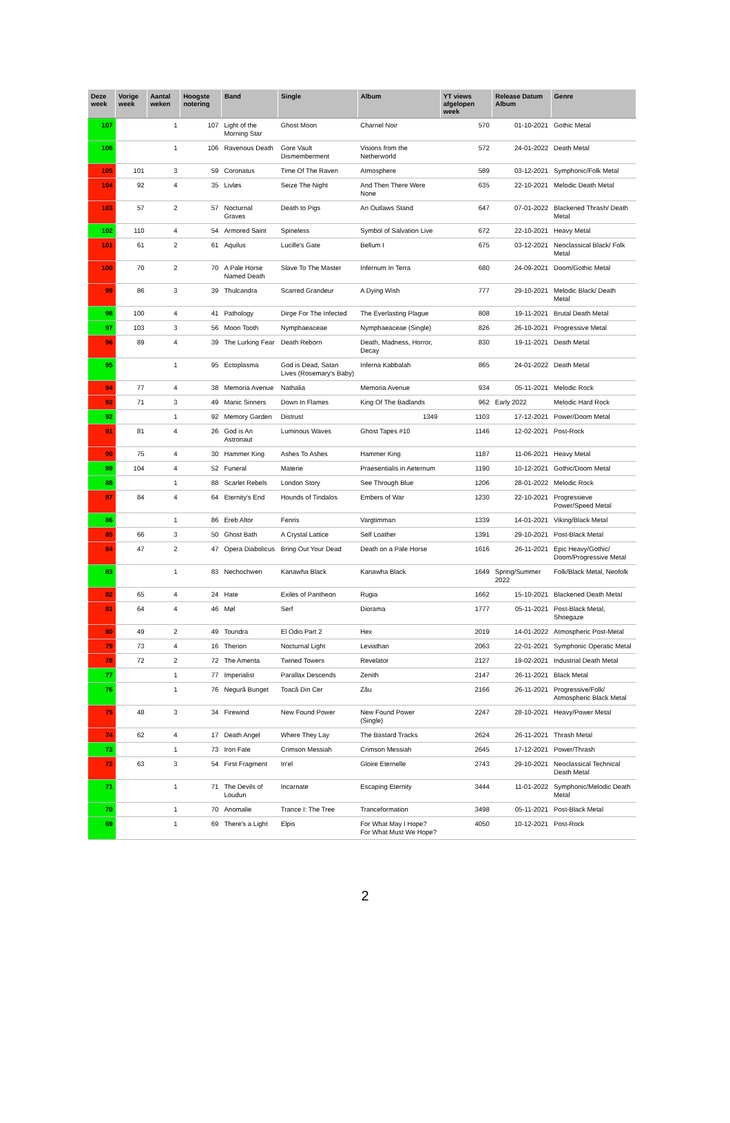| Deze week | Vorige week | Aantal weken | Hoogste notering | Band | Single | Album | YT views afgelopen week | Release Datum Album | Genre |
| --- | --- | --- | --- | --- | --- | --- | --- | --- | --- |
| 107 | | 1 | 107 | Light of the Morning Star | Ghost Moon | Charnel Noir | 570 | 01-10-2021 | Gothic Metal |
| 106 | | 1 | 106 | Ravenous Death | Gore Vault Dismemberment | Visions from the Netherworld | 572 | 24-01-2022 | Death Metal |
| 105 | 101 | 3 | 59 | Coronatus | Time Of The Raven | Atmosphere | 589 | 03-12-2021 | Symphonic/Folk Metal |
| 104 | 92 | 4 | 35 | Livløs | Seize The Night | And Then There Were None | 635 | 22-10-2021 | Melodic Death Metal |
| 103 | 57 | 2 | 57 | Nocturnal Graves | Death to Pigs | An Outlaws Stand | 647 | 07-01-2022 | Blackened Thrash/ Death Metal |
| 102 | 110 | 4 | 54 | Armored Saint | Spineless | Symbol of Salvation Live | 672 | 22-10-2021 | Heavy Metal |
| 101 | 61 | 2 | 61 | Aquilus | Lucille's Gate | Bellum I | 675 | 03-12-2021 | Neoclassical Black/ Folk Metal |
| 100 | 70 | 2 | 70 | A Pale Horse Named Death | Slave To The Master | Infernum In Terra | 680 | 24-09-2021 | Doom/Gothic Metal |
| 99 | 86 | 3 | 39 | Thulcandra | Scarred Grandeur | A Dying Wish | 777 | 29-10-2021 | Melodic Black/ Death Metal |
| 98 | 100 | 4 | 41 | Pathology | Dirge For The Infected | The Everlasting Plague | 808 | 19-11-2021 | Brutal Death Metal |
| 97 | 103 | 3 | 56 | Moon Tooth | Nymphaeaceae | Nymphaeaceae (Single) | 826 | 26-10-2021 | Progressive Metal |
| 96 | 89 | 4 | 39 | The Lurking Fear | Death Reborn | Death, Madness, Horror, Decay | 830 | 19-11-2021 | Death Metal |
| 95 | | 1 | 95 | Ectoplasma | God is Dead, Satan Lives (Rosemary's Baby) | Inferna Kabbalah | 865 | 24-01-2022 | Death Metal |
| 94 | 77 | 4 | 38 | Memoria Avenue | Nathalia | Memoria Avenue | 934 | 05-11-2021 | Melodic Rock |
| 93 | 71 | 3 | 49 | Manic Sinners | Down In Flames | King Of The Badlands | 962 | Early 2022 | Melodic Hard Rock |
| 92 | | 1 | 92 | Memory Garden | Distrust | 1349 | 1103 | 17-12-2021 | Power/Doom Metal |
| 91 | 81 | 4 | 26 | God is An Astronaut | Luminous Waves | Ghost Tapes #10 | 1146 | 12-02-2021 | Post-Rock |
| 90 | 75 | 4 | 30 | Hammer King | Ashes To Ashes | Hammer King | 1187 | 11-06-2021 | Heavy Metal |
| 89 | 104 | 4 | 52 | Funeral | Materie | Praesentialis in Aeternum | 1190 | 10-12-2021 | Gothic/Doom Metal |
| 88 | | 1 | 88 | Scarlet Rebels | London Story | See Through Blue | 1206 | 28-01-2022 | Melodic Rock |
| 87 | 84 | 4 | 64 | Eternity's End | Hounds of Tindalos | Embers of War | 1230 | 22-10-2021 | Progressieve Power/Speed Metal |
| 86 | | 1 | 86 | Ereb Altor | Fenris | Vargtimman | 1339 | 14-01-2021 | Viking/Black Metal |
| 85 | 66 | 3 | 50 | Ghost Bath | A Crystal Lattice | Self Loather | 1391 | 29-10-2021 | Post-Black Metal |
| 84 | 47 | 2 | 47 | Opera Diabolicus | Bring Out Your Dead | Death on a Pale Horse | 1616 | 26-11-2021 | Epic Heavy/Gothic/ Doom/Progressive Metal |
| 83 | | 1 | 83 | Nechochwen | Kanawha Black | Kanawha Black | 1649 | Spring/Summer 2022 | Folk/Black Metal, Neofolk |
| 82 | 65 | 4 | 24 | Hate | Exiles of Pantheon | Rugia | 1662 | 15-10-2021 | Blackened Death Metal |
| 81 | 64 | 4 | 46 | Møl | Serf | Diorama | 1777 | 05-11-2021 | Post-Black Metal, Shoegaze |
| 80 | 49 | 2 | 49 | Toundra | El Odio Part 2 | Hex | 2019 | 14-01-2022 | Atmospheric Post-Metal |
| 79 | 73 | 4 | 16 | Therion | Nocturnal Light | Leviathan | 2063 | 22-01-2021 | Symphonic Operatic Metal |
| 78 | 72 | 2 | 72 | The Amenta | Twined Towers | Revelator | 2127 | 19-02-2021 | Industrial Death Metal |
| 77 | | 1 | 77 | Imperialist | Parallax Descends | Zenith | 2147 | 26-11-2021 | Black Metal |
| 76 | | 1 | 76 | Negură Bunget | Toacă Din Cer | Zău | 2166 | 26-11-2021 | Progressive/Folk/ Atmospheric Black Metal |
| 75 | 48 | 3 | 34 | Firewind | New Found Power | New Found Power (Single) | 2247 | 28-10-2021 | Heavy/Power Metal |
| 74 | 62 | 4 | 17 | Death Angel | Where They Lay | The Bastard Tracks | 2624 | 26-11-2021 | Thrash Metal |
| 73 | | 1 | 73 | Iron Fate | Crimson Messiah | Crimson Messiah | 2645 | 17-12-2021 | Power/Thrash |
| 72 | 63 | 3 | 54 | First Fragment | In'el | Gloire Eternelle | 2743 | 29-10-2021 | Neoclassical Technical Death Metal |
| 71 | | 1 | 71 | The Devils of Loudun | Incarnate | Escaping Eternity | 3444 | 11-01-2022 | Symphonic/Melodic Death Metal |
| 70 | | 1 | 70 | Anomalie | Trance I: The Tree | Tranceformation | 3498 | 05-11-2021 | Post-Black Metal |
| 69 | | 1 | 69 | There's a Light | Elpis | For What May I Hope? For What Must We Hope? | 4050 | 10-12-2021 | Post-Rock |
2